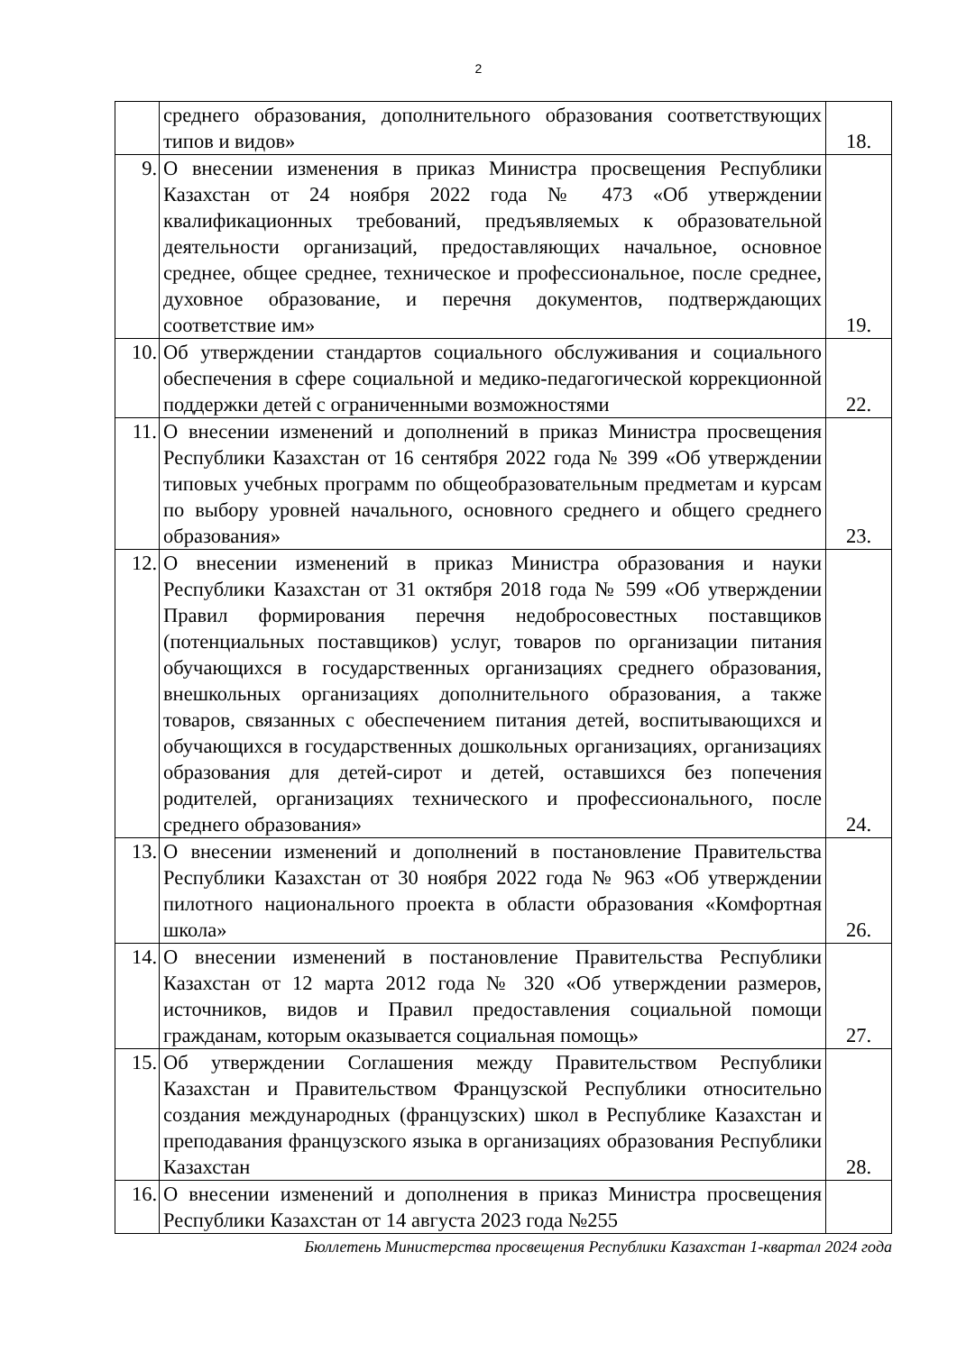2
| | среднего образования, дополнительного образования соответствующих типов и видов» | 18. |
| 9. | О внесении изменения в приказ Министра просвещения Республики Казахстан от 24 ноября 2022 года № 473 «Об утверждении квалификационных требований, предъявляемых к образовательной деятельности организаций, предоставляющих начальное, основное среднее, общее среднее, техническое и профессиональное, после среднее, духовное образование, и перечня документов, подтверждающих соответствие им» | 19. |
| 10. | Об утверждении стандартов социального обслуживания и социального обеспечения в сфере социальной и медико-педагогической коррекционной поддержки детей с ограниченными возможностями | 22. |
| 11. | О внесении изменений и дополнений в приказ Министра просвещения Республики Казахстан от 16 сентября 2022 года № 399 «Об утверждении типовых учебных программ по общеобразовательным предметам и курсам по выбору уровней начального, основного среднего и общего среднего образования» | 23. |
| 12. | О внесении изменений в приказ Министра образования и науки Республики Казахстан от 31 октября 2018 года № 599 «Об утверждении Правил формирования перечня недобросовестных поставщиков (потенциальных поставщиков) услуг, товаров по организации питания обучающихся в государственных организациях среднего образования, внешкольных организациях дополнительного образования, а также товаров, связанных с обеспечением питания детей, воспитывающихся и обучающихся в государственных дошкольных организациях, организациях образования для детей-сирот и детей, оставшихся без попечения родителей, организациях технического и профессионального, после среднего образования» | 24. |
| 13. | О внесении изменений и дополнений в постановление Правительства Республики Казахстан от 30 ноября 2022 года № 963 «Об утверждении пилотного национального проекта в области образования «Комфортная школа» | 26. |
| 14. | О внесении изменений в постановление Правительства Республики Казахстан от 12 марта 2012 года № 320 «Об утверждении размеров, источников, видов и Правил предоставления социальной помощи гражданам, которым оказывается социальная помощь» | 27. |
| 15. | Об утверждении Соглашения между Правительством Республики Казахстан и Правительством Французской Республики относительно создания международных (французских) школ в Республике Казахстан и преподавания французского языка в организациях образования Республики Казахстан | 28. |
| 16. | О внесении изменений и дополнения в приказ Министра просвещения Республики Казахстан от 14 августа 2023 года №255 | |
Бюллетень Министерства просвещения Республики Казахстан 1-квартал 2024 года